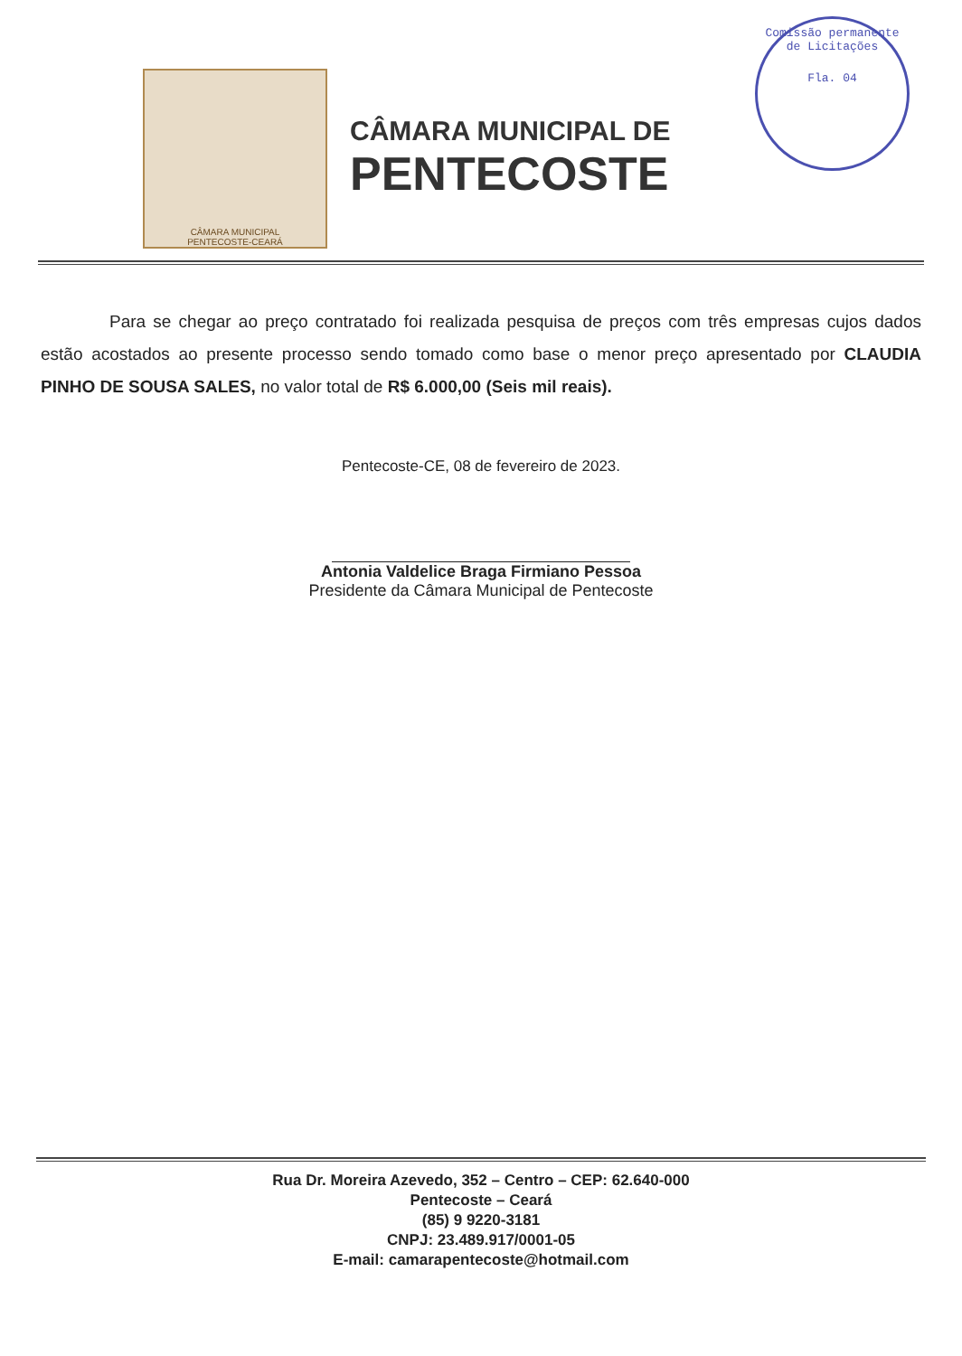Comissão permanente de Licitações
Fla. 04
CÂMARA MUNICIPAL
PENTECOSTE-CEARÁ
CÂMARA MUNICIPAL DE
PENTECOSTE
Para se chegar ao preço contratado foi realizada pesquisa de preços com três empresas cujos dados estão acostados ao presente processo sendo tomado como base o menor preço apresentado por CLAUDIA PINHO DE SOUSA SALES, no valor total de R$ 6.000,00 (Seis mil reais).
Pentecoste-CE, 08 de fevereiro de 2023.
Antonia Valdelice Braga Firmiano Pessoa
Presidente da Câmara Municipal de Pentecoste
Rua Dr. Moreira Azevedo, 352 – Centro – CEP: 62.640-000
Pentecoste – Ceará
(85) 9 9220-3181
CNPJ: 23.489.917/0001-05
E-mail: camarapentecoste@hotmail.com